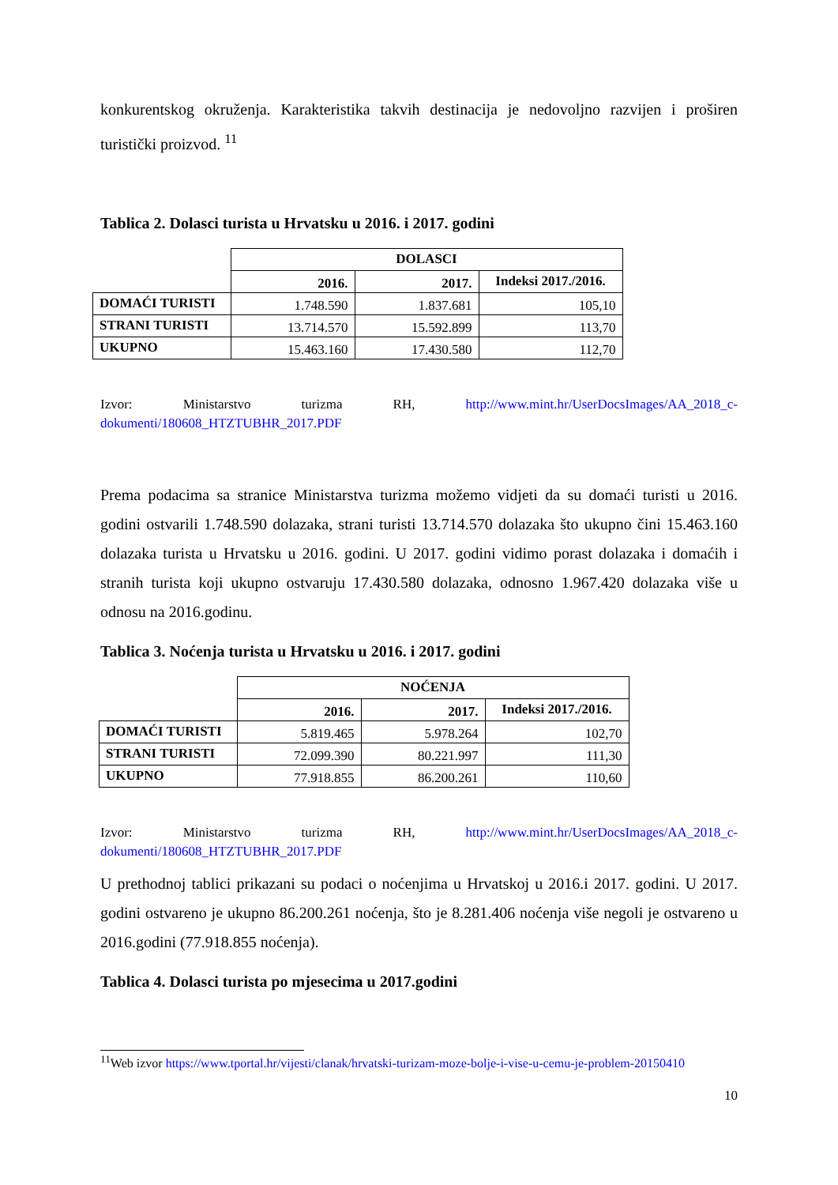konkurentskog okruženja. Karakteristika takvih destinacija je nedovoljno razvijen i proširen turistički proizvod. <sup>11</sup>
Tablica 2. Dolasci turista u Hrvatsku u 2016. i 2017. godini
| | DOLASCI | | |
| | 2016. | 2017. | Indeksi 2017./2016. |
| DOMAĆI TURISTI | 1.748.590 | 1.837.681 | 105,10 |
| STRANI TURISTI | 13.714.570 | 15.592.899 | 113,70 |
| UKUPNO | 15.463.160 | 17.430.580 | 112,70 |
Izvor: Ministarstvo turizma RH, http://www.mint.hr/UserDocsImages/AA_2018_c-dokumenti/180608_HTZTUBHR_2017.PDF
Prema podacima sa stranice Ministarstva turizma možemo vidjeti da su domaći turisti u 2016. godini ostvarili 1.748.590 dolazaka, strani turisti 13.714.570 dolazaka što ukupno čini 15.463.160 dolazaka turista u Hrvatsku u 2016. godini. U 2017. godini vidimo porast dolazaka i domaćih i stranih turista koji ukupno ostvaruju 17.430.580 dolazaka, odnosno 1.967.420 dolazaka više u odnosu na 2016.godinu.
Tablica 3. Noćenja turista u Hrvatsku u 2016. i 2017. godini
| | NOĆENJA | | |
| | 2016. | 2017. | Indeksi 2017./2016. |
| DOMAĆI TURISTI | 5.819.465 | 5.978.264 | 102,70 |
| STRANI TURISTI | 72.099.390 | 80.221.997 | 111,30 |
| UKUPNO | 77.918.855 | 86.200.261 | 110,60 |
Izvor: Ministarstvo turizma RH, http://www.mint.hr/UserDocsImages/AA_2018_c-dokumenti/180608_HTZTUBHR_2017.PDF
U prethodnoj tablici prikazani su podaci o noćenjima u Hrvatskoj u 2016.i 2017. godini. U 2017. godini ostvareno je ukupno 86.200.261 noćenja, što je 8.281.406 noćenja više negoli je ostvareno u 2016.godini (77.918.855 noćenja).
Tablica 4. Dolasci turista po mjesecima u 2017.godini
<sup>11</sup> Web izvor https://www.tportal.hr/vijesti/clanak/hrvatski-turizam-moze-bolje-i-vise-u-cemu-je-problem-20150410
10